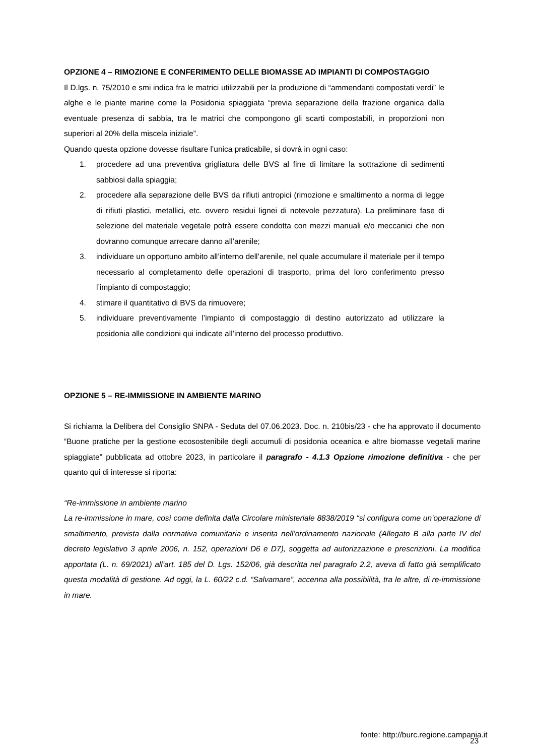OPZIONE 4 – RIMOZIONE E CONFERIMENTO DELLE BIOMASSE AD IMPIANTI DI COMPOSTAGGIO
Il D.lgs. n. 75/2010 e smi indica fra le matrici utilizzabili per la produzione di “ammendanti compostati verdi” le alghe e le piante marine come la Posidonia spiaggiata “previa separazione della frazione organica dalla eventuale presenza di sabbia, tra le matrici che compongono gli scarti compostabili, in proporzioni non superiori al 20% della miscela iniziale”.
Quando questa opzione dovesse risultare l’unica praticabile, si dovrà in ogni caso:
1. procedere ad una preventiva grigliatura delle BVS al fine di limitare la sottrazione di sedimenti sabbiosi dalla spiaggia;
2. procedere alla separazione delle BVS da rifiuti antropici (rimozione e smaltimento a norma di legge di rifiuti plastici, metallici, etc. ovvero residui lignei di notevole pezzatura). La preliminare fase di selezione del materiale vegetale potrà essere condotta con mezzi manuali e/o meccanici che non dovranno comunque arrecare danno all’arenile;
3. individuare un opportuno ambito all’interno dell’arenile, nel quale accumulare il materiale per il tempo necessario al completamento delle operazioni di trasporto, prima del loro conferimento presso l’impianto di compostaggio;
4. stimare il quantitativo di BVS da rimuovere;
5. individuare preventivamente l’impianto di compostaggio di destino autorizzato ad utilizzare la posidonia alle condizioni qui indicate all’interno del processo produttivo.
OPZIONE 5 – RE-IMMISSIONE IN AMBIENTE MARINO
Si richiama la Delibera del Consiglio SNPA - Seduta del 07.06.2023. Doc. n. 210bis/23 - che ha approvato il documento “Buone pratiche per la gestione ecosostenibile degli accumuli di posidonia oceanica e altre biomasse vegetali marine spiaggiate” pubblicata ad ottobre 2023, in particolare il paragrafo - 4.1.3 Opzione rimozione definitiva - che per quanto qui di interesse si riporta:
“Re-immissione in ambiente marino
La re-immissione in mare, così come definita dalla Circolare ministeriale 8838/2019 “si configura come un’operazione di smaltimento, prevista dalla normativa comunitaria e inserita nell’ordinamento nazionale (Allegato B alla parte IV del decreto legislativo 3 aprile 2006, n. 152, operazioni D6 e D7), soggetta ad autorizzazione e prescrizioni. La modifica apportata (L. n. 69/2021) all’art. 185 del D. Lgs. 152/06, già descritta nel paragrafo 2.2, aveva di fatto già semplificato questa modalità di gestione. Ad oggi, la L. 60/22 c.d. “Salvamare”, accenna alla possibilità, tra le altre, di re-immissione in mare.
fonte: http://burc.regione.campania.it
23